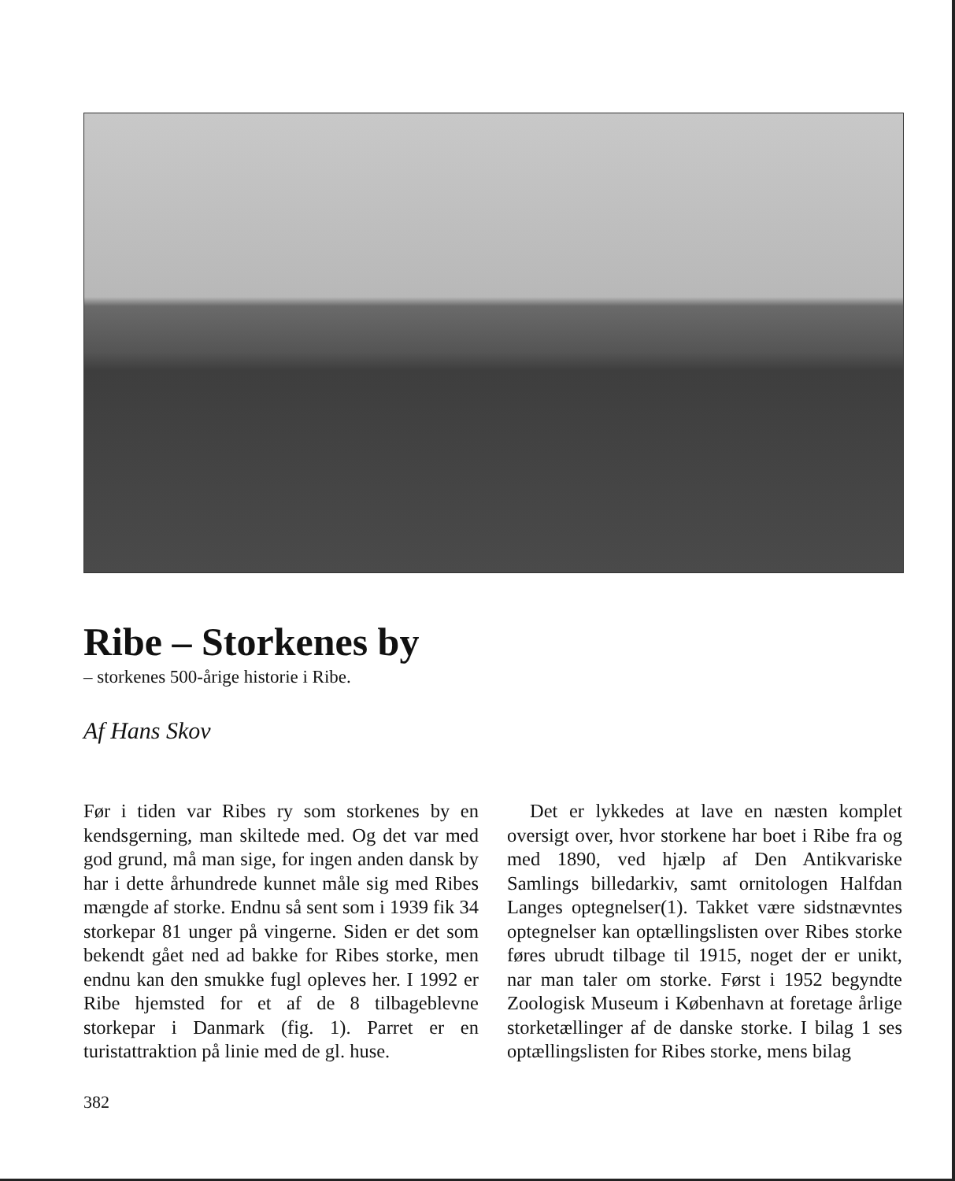Ribe – Storkenes by
– storkenes 500-årige historie i Ribe.
Af Hans Skov
Før i tiden var Ribes ry som storkenes by en kendsgerning, man skiltede med. Og det var med god grund, må man sige, for ingen anden dansk by har i dette århundrede kunnet måle sig med Ribes mængde af storke. Endnu så sent som i 1939 fik 34 storkepar 81 unger på vingerne. Siden er det som bekendt gået ned ad bakke for Ribes storke, men endnu kan den smukke fugl opleves her. I 1992 er Ribe hjemsted for et af de 8 tilbageblevne storkepar i Danmark (fig. 1). Parret er en turistattraktion på linie med de gl. huse.
Det er lykkedes at lave en næsten komplet oversigt over, hvor storkene har boet i Ribe fra og med 1890, ved hjælp af Den Antikvariske Samlings billedarkiv, samt ornitologen Halfdan Langes optegnelser(1). Takket være sidstnævntes optegnelser kan optællingslisten over Ribes storke føres ubrudt tilbage til 1915, noget der er unikt, nar man taler om storke. Først i 1952 begyndte Zoologisk Museum i København at foretage årlige storketællinger af de danske storke. I bilag 1 ses optællingslisten for Ribes storke, mens bilag
382